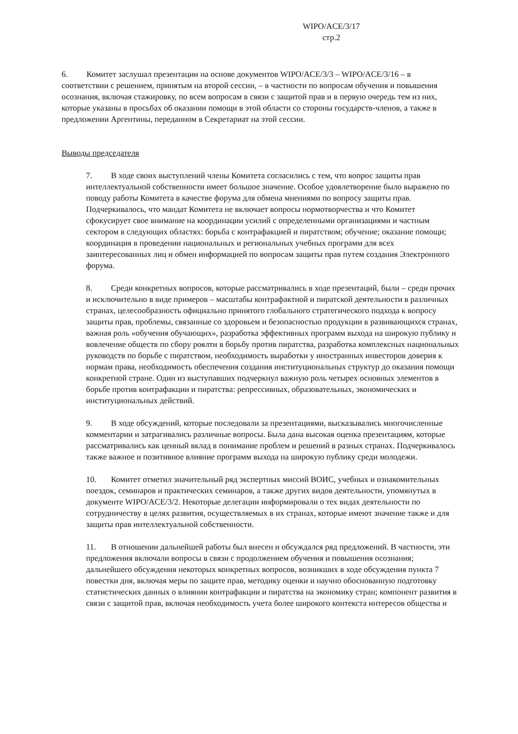WIPO/ACE/3/17
стр.2
6. Комитет заслушал презентации на основе документов WIPO/ACE/3/3 – WIPO/ACE/3/16 – в соответствии с решением, принятым на второй сессии, – в частности по вопросам обучения и повышения осознания, включая стажировку, по всем вопросам в связи с защитой прав и в первую очередь тем из них, которые указаны в просьбах об оказании помощи в этой области со стороны государств-членов, а также в предложении Аргентины, переданном в Секретариат на этой сессии.
Выводы председателя
7. В ходе своих выступлений члены Комитета согласились с тем, что вопрос защиты прав интеллектуальной собственности имеет большое значение. Особое удовлетворение было выражено по поводу работы Комитета в качестве форума для обмена мнениями по вопросу защиты прав. Подчеркивалось, что мандат Комитета не включает вопросы нормотворчества и что Комитет сфокусирует свое внимание на координации усилий с определенными организациями и частным сектором в следующих областях: борьба с контрафакцией и пиратством; обучение; оказание помощи; координация в проведении национальных и региональных учебных программ для всех заинтересованных лиц и обмен информацией по вопросам защиты прав путем создания Электронного форума.
8. Среди конкретных вопросов, которые рассматривались в ходе презентаций, были – среди прочих и исключительно в виде примеров – масштабы контрафактной и пиратской деятельности в различных странах, целесообразность официально принятого глобального стратегического подхода к вопросу защиты прав, проблемы, связанные со здоровьем и безопасностью продукции в развивающихся странах, важная роль «обучения обучающих», разработка эффективных программ выхода на широкую публику и вовлечение обществ по сбору роялти в борьбу против пиратства, разработка комплексных национальных руководств по борьбе с пиратством, необходимость выработки у иностранных инвесторов доверия к нормам права, необходимость обеспечения создания институциональных структур до оказания помощи конкретной стране. Один из выступавших подчеркнул важную роль четырех основных элементов в борьбе против контрафакции и пиратства: репрессивных, образовательных, экономических и институциональных действий.
9. В ходе обсуждений, которые последовали за презентациями, высказывались многочисленные комментарии и затрагивались различные вопросы. Была дана высокая оценка презентациям, которые рассматривались как ценный вклад в понимание проблем и решений в разных странах. Подчеркивалось также важное и позитивное влияние программ выхода на широкую публику среди молодежи.
10. Комитет отметил значительный ряд экспертных миссий ВОИС, учебных и ознакомительных поездок, семинаров и практических семинаров, а также других видов деятельности, упомянутых в документе WIPO/ACE/3/2. Некоторые делегации информировали о тех видах деятельности по сотрудничеству в целях развития, осуществляемых в их странах, которые имеют значение также и для защиты прав интеллектуальной собственности.
11. В отношении дальнейшей работы был внесен и обсуждался ряд предложений. В частности, эти предложения включали вопросы в связи с продолжением обучения и повышения осознания; дальнейшего обсуждения некоторых конкретных вопросов, возникших в ходе обсуждения пункта 7 повестки дня, включая меры по защите прав, методику оценки и научно обоснованную подготовку статистических данных о влиянии контрафакции и пиратства на экономику стран; компонент развития в связи с защитой прав, включая необходимость учета более широкого контекста интересов общества и